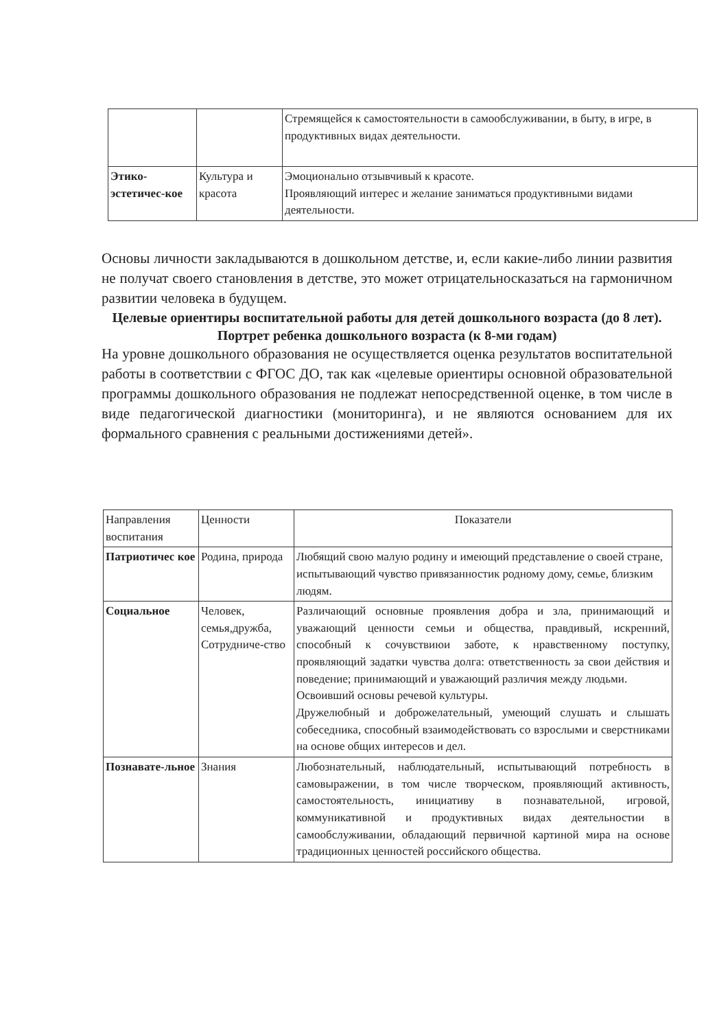| | | Стремящейся к самостоятельности в самообслуживании, в быту, в игре, в продуктивных видах деятельности. |
| Этико-эстетичес-кое | Культура и красота | Эмоционально отзывчивый к красоте. Проявляющий интерес и желание заниматься продуктивными видами деятельности. |
Основы личности закладываются в дошкольном детстве, и, если какие-либо линии развития не получат своего становления в детстве, это может отрицательносказаться на гармоничном развитии человека в будущем.
Целевые ориентиры воспитательной работы для детей дошкольного возраста (до 8 лет). Портрет ребенка дошкольного возраста (к 8-ми годам)
На уровне дошкольного образования не осуществляется оценка результатов воспитательной работы в соответствии с ФГОС ДО, так как «целевые ориентиры основной образовательной программы дошкольного образования не подлежат непосредственной оценке, в том числе в виде педагогической диагностики (мониторинга), и не являются основанием для их формального сравнения с реальными достижениями детей».
| Направления воспитания | Ценности | Показатели |
| Патриотичес кое | Родина, природа | Любящий свою малую родину и имеющий представление о своей стране, испытывающий чувство привязанностик родному дому, семье, близким людям. |
| Социальное | Человек, семья,дружба, Сотрудниче-ство | Различающий основные проявления добра и зла, принимающий и уважающий ценности семьи и общества, правдивый, искренний, способный к сочувствиюи заботе, к нравственному поступку, проявляющий задатки чувства долга: ответственность за свои действия и поведение; принимающий и уважающий различия между людьми. Освоивший основы речевой культуры. Дружелюбный и доброжелательный, умеющий слушать и слышать собеседника, способный взаимодействовать со взрослыми и сверстниками на основе общих интересов и дел. |
| Познавате-льное | Знания | Любознательный, наблюдательный, испытывающий потребность в самовыражении, в том числе творческом, проявляющий активность, самостоятельность, инициативу в познавательной, игровой, коммуникативной и продуктивных видах деятельностии в самообслуживании, обладающий первичной картиной мира на основе традиционных ценностей российского общества. |